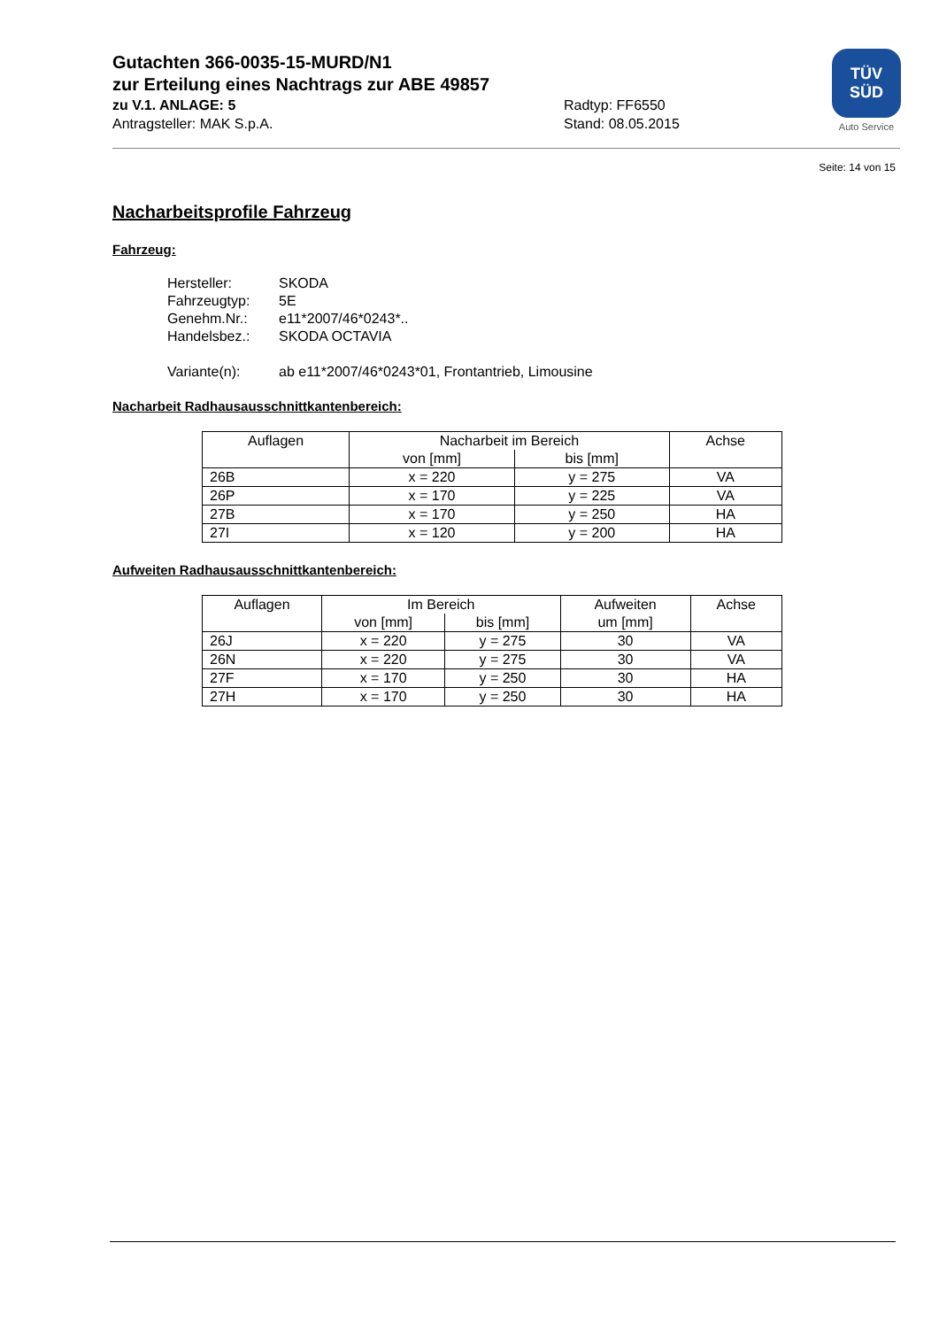Gutachten 366-0035-15-MURD/N1
zur Erteilung eines Nachtrags zur ABE 49857
zu V.1. ANLAGE: 5 Radtyp: FF6550
Antragsteller: MAK S.p.A. Stand: 08.05.2015
TÜV
SÜD
Auto Service
Seite: 14 von 15
Nacharbeitsprofile Fahrzeug
Fahrzeug:
| Hersteller: | SKODA |
| Fahrzeugtyp: | 5E |
| Genehm.Nr.: | e11*2007/46*0243*.. |
| Handelsbez.: | SKODA OCTAVIA |
| Variante(n): | ab e11*2007/46*0243*01, Frontantrieb, Limousine |
Nacharbeit Radhausausschnittkantenbereich:
| Auflagen | Nacharbeit im Bereich | | Achse |
| --- | --- | --- | --- |
| | von [mm] | bis [mm] | |
| 26B | x = 220 | y = 275 | VA |
| 26P | x = 170 | y = 225 | VA |
| 27B | x = 170 | y = 250 | HA |
| 27I | x = 120 | y = 200 | HA |
Aufweiten Radhausausschnittkantenbereich:
| Auflagen | Im Bereich | | Aufweiten um [mm] | Achse |
| --- | --- | --- | --- | --- |
| | von [mm] | bis [mm] | | |
| 26J | x = 220 | y = 275 | 30 | VA |
| 26N | x = 220 | y = 275 | 30 | VA |
| 27F | x = 170 | y = 250 | 30 | HA |
| 27H | x = 170 | y = 250 | 30 | HA |